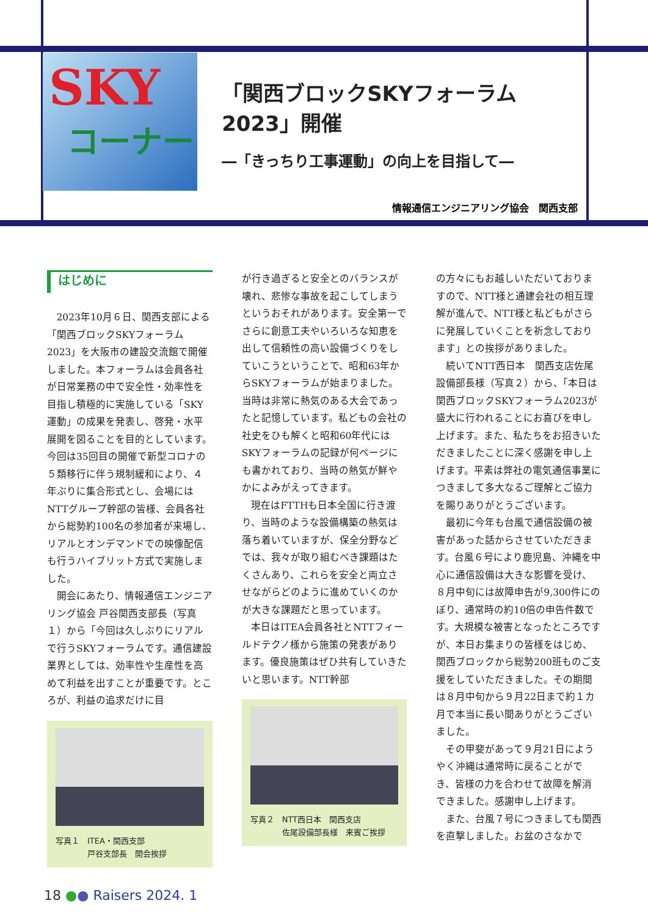SKY
コーナー
「関西ブロックSKYフォーラム2023」開催
―「きっちり工事運動」の向上を目指して―
情報通信エンジニアリング協会　関西支部
はじめに
2023年10月６日、関西支部による「関西ブロックSKYフォーラム2023」を大阪市の建設交流館で開催しました。本フォーラムは会員各社が日常業務の中で安全性・効率性を目指し積極的に実施している「SKY運動」の成果を発表し、啓発・水平展開を図ることを目的としています。今回は35回目の開催で新型コロナの５類移行に伴う規制緩和により、４年ぶりに集合形式とし、会場にはNTTグループ幹部の皆様、会員各社から総勢約100名の参加者が来場し、リアルとオンデマンドでの映像配信も行うハイブリット方式で実施しました。
開会にあたり、情報通信エンジニアリング協会 戸谷関西支部長（写真１）から「今回は久しぶりにリアルで行うSKYフォーラムです。通信建設業界としては、効率性や生産性を高めて利益を出すことが重要です。ところが、利益の追求だけに目
写真１　ITEA・関西支部
　　　　戸谷支部長　開会挨拶
が行き過ぎると安全とのバランスが壊れ、悲惨な事故を起こしてしまうというおそれがあります。安全第一でさらに創意工夫やいろいろな知恵を出して信頼性の高い設備づくりをしていこうということで、昭和63年からSKYフォーラムが始まりました。当時は非常に熱気のある大会であったと記憶しています。私どもの会社の社史をひも解くと昭和60年代にはSKYフォーラムの記録が何ページにも書かれており、当時の熱気が鮮やかによみがえってきます。
現在はFTTHも日本全国に行き渡り、当時のような設備構築の熱気は落ち着いていますが、保全分野などでは、我々が取り組むべき課題はたくさんあり、これらを安全と両立させながらどのように進めていくのかが大きな課題だと思っています。
本日はITEA会員各社とNTTフィールドテクノ様から施策の発表があります。優良施策はぜひ共有していきたいと思います。NTT幹部
写真２　NTT西日本　関西支店
　　　　佐尾設備部長様　来賓ご挨拶
の方々にもお越しいただいておりますので、NTT様と通建会社の相互理解が進んで、NTT様と私どもがさらに発展していくことを祈念しております」との挨拶がありました。
続いてNTT西日本　関西支店佐尾設備部長様（写真２）から、「本日は関西ブロックSKYフォーラム2023が盛大に行われることにお喜びを申し上げます。また、私たちをお招きいただきましたことに深く感謝を申し上げます。平素は弊社の電気通信事業につきまして多大なるご理解とご協力を賜りありがとうございます。
最初に今年も台風で通信設備の被害があった話からさせていただきます。台風６号により鹿児島、沖縄を中心に通信設備は大きな影響を受け、８月中旬には故障申告が9,300件にのぼり、通常時の約10倍の申告件数です。大規模な被害となったところですが、本日お集まりの皆様をはじめ、関西ブロックから総勢200班ものご支援をしていただきました。その期間は８月中旬から９月22日まで約１カ月で本当に長い間ありがとうございました。
その甲斐があって９月21日にようやく沖縄は通常時に戻ることができ、皆様の力を合わせて故障を解消できました。感謝申し上げます。
また、台風７号につきましても関西を直撃しました。お盆のさなかで
18 ●● Raisers 2024. 1